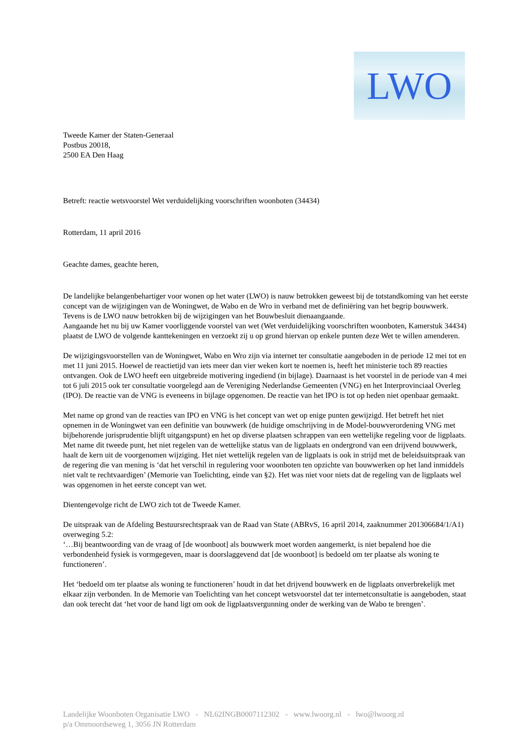LWO
Tweede Kamer der Staten-Generaal
Postbus 20018,
2500 EA Den Haag
Betreft: reactie wetsvoorstel Wet verduidelijking voorschriften woonboten (34434)
Rotterdam, 11 april 2016
Geachte dames, geachte heren,
De landelijke belangenbehartiger voor wonen op het water (LWO) is nauw betrokken geweest bij de totstandkoming van het eerste concept van de wijzigingen van de Woningwet, de Wabo en de Wro in verband met de definiëring van het begrip bouwwerk. Tevens is de LWO nauw betrokken bij de wijzigingen van het Bouwbesluit dienaangaande.
Aangaande het nu bij uw Kamer voorliggende voorstel van wet (Wet verduidelijking voorschriften woonboten, Kamerstuk 34434) plaatst de LWO de volgende kanttekeningen en verzoekt zij u op grond hiervan op enkele punten deze Wet te willen amenderen.
De wijzigingsvoorstellen van de Woningwet, Wabo en Wro zijn via internet ter consultatie aangeboden in de periode 12 mei tot en met 11 juni 2015. Hoewel de reactietijd van iets meer dan vier weken kort te noemen is, heeft het ministerie toch 89 reacties ontvangen. Ook de LWO heeft een uitgebreide motivering ingediend (in bijlage). Daarnaast is het voorstel in de periode van 4 mei tot 6 juli 2015 ook ter consultatie voorgelegd aan de Vereniging Nederlandse Gemeenten (VNG) en het Interprovinciaal Overleg (IPO). De reactie van de VNG is eveneens in bijlage opgenomen. De reactie van het IPO is tot op heden niet openbaar gemaakt.
Met name op grond van de reacties van IPO en VNG is het concept van wet op enige punten gewijzigd. Het betreft het niet opnemen in de Woningwet van een definitie van bouwwerk (de huidige omschrijving in de Model-bouwverordening VNG met bijbehorende jurisprudentie blijft uitgangspunt) en het op diverse plaatsen schrappen van een wettelijke regeling voor de ligplaats. Met name dit tweede punt, het niet regelen van de wettelijke status van de ligplaats en ondergrond van een drijvend bouwwerk, haalt de kern uit de voorgenomen wijziging. Het niet wettelijk regelen van de ligplaats is ook in strijd met de beleidsuitspraak van de regering die van mening is ‘dat het verschil in regulering voor woonboten ten opzichte van bouwwerken op het land inmiddels niet valt te rechtvaardigen’ (Memorie van Toelichting, einde van §2). Het was niet voor niets dat de regeling van de ligplaats wel was opgenomen in het eerste concept van wet.
Dientengevolge richt de LWO zich tot de Tweede Kamer.
De uitspraak van de Afdeling Bestuursrechtspraak van de Raad van State (ABRvS, 16 april 2014, zaaknummer 201306684/1/A1) overweging 5.2:
‘…Bij beantwoording van de vraag of [de woonboot] als bouwwerk moet worden aangemerkt, is niet bepalend hoe die verbondenheid fysiek is vormgegeven, maar is doorslaggevend dat [de woonboot] is bedoeld om ter plaatse als woning te functioneren’.
Het ‘bedoeld om ter plaatse als woning te functioneren’ houdt in dat het drijvend bouwwerk en de ligplaats onverbrekelijk met elkaar zijn verbonden. In de Memorie van Toelichting van het concept wetsvoorstel dat ter internetconsultatie is aangeboden, staat dan ook terecht dat ‘het voor de hand ligt om ook de ligplaatsvergunning onder de werking van de Wabo te brengen’.
Landelijke Woonboten Organisatie LWO - NL62INGB0007112302 - www.lwoorg.nl - lwo@lwoorg.nl
p/a Ommoordseweg 1, 3056 JN Rotterdam